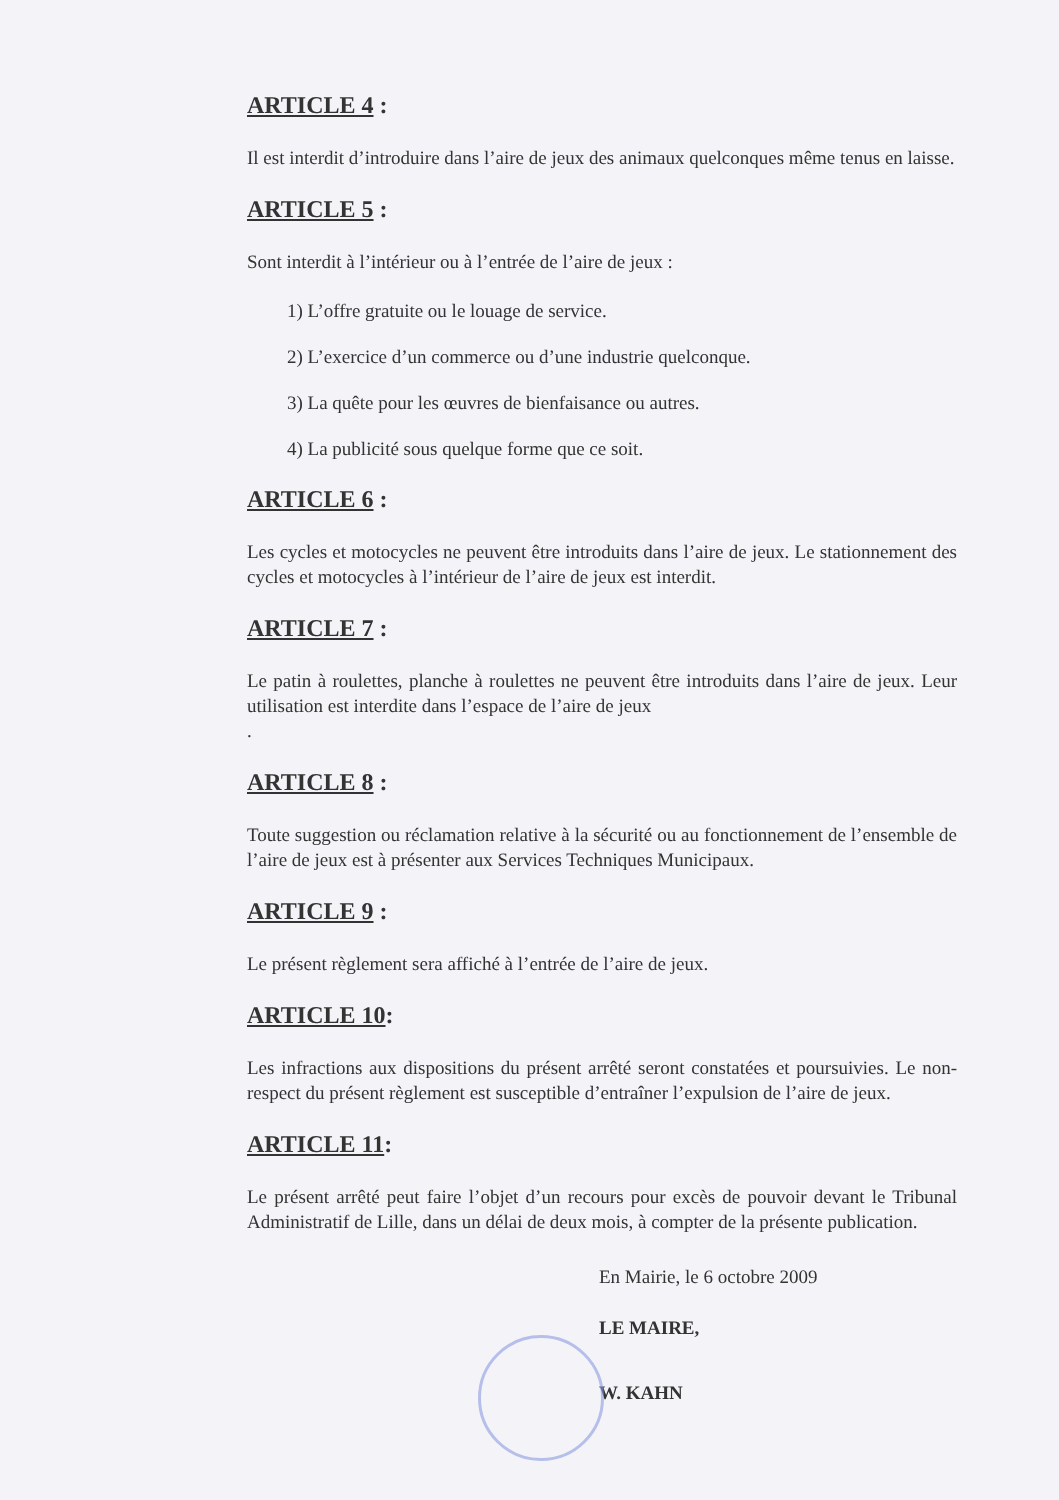ARTICLE 4 :
Il est interdit d’introduire dans l’aire de jeux des animaux quelconques même tenus en laisse.
ARTICLE 5 :
Sont interdit à l’intérieur ou à l’entrée de l’aire de jeux :
1) L’offre gratuite ou le louage de service.
2) L’exercice d’un commerce ou d’une industrie quelconque.
3) La quête pour les œuvres de bienfaisance ou autres.
4) La publicité sous quelque forme que ce soit.
ARTICLE 6 :
Les cycles et motocycles ne peuvent être introduits dans l’aire de jeux. Le stationnement des cycles et motocycles à l’intérieur de l’aire de jeux est interdit.
ARTICLE 7 :
Le patin à roulettes, planche à roulettes ne peuvent être introduits dans l’aire de jeux. Leur utilisation est interdite dans l’espace de l’aire de jeux
.
ARTICLE 8 :
Toute suggestion ou réclamation relative à la sécurité ou au fonctionnement de l’ensemble de l’aire de jeux est à présenter aux Services Techniques Municipaux.
ARTICLE 9 :
Le présent règlement sera affiché à l’entrée de l’aire de jeux.
ARTICLE 10:
Les infractions aux dispositions du présent arrêté seront constatées et poursuivies. Le non-respect du présent règlement est susceptible d’entraîner l’expulsion de l’aire de jeux.
ARTICLE 11:
Le présent arrêté peut faire l’objet d’un recours pour excès de pouvoir devant le Tribunal Administratif de Lille, dans un délai de deux mois, à compter de la présente publication.
En Mairie, le 6 octobre 2009
LE MAIRE,
W. KAHN